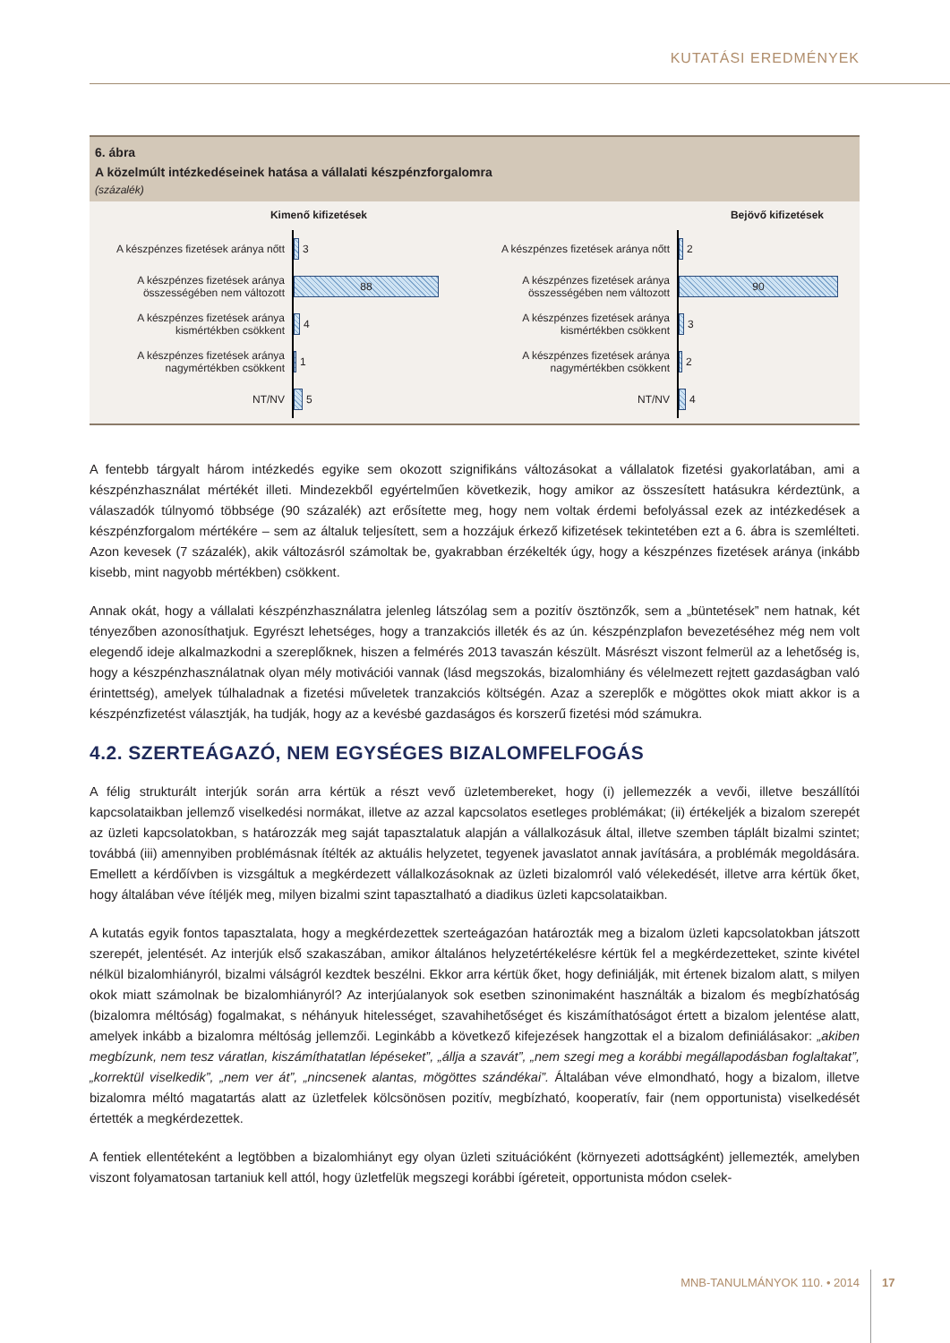KUTATÁSI EREDMÉNYEK
6. ábra
A közelmúlt intézkedéseinek hatása a vállalati készpénzforgalomra
(százalék)
Kimenő kifizetések
A készpénzes fizetések aránya nőtt
3
A készpénzes fizetések aránya összességében nem változott
88
A készpénzes fizetések aránya kismértékben csökkent
4
A készpénzes fizetések aránya nagymértékben csökkent
1
NT/NV
5
Bejövő kifizetések
A készpénzes fizetések aránya nőtt
2
A készpénzes fizetések aránya összességében nem változott
90
A készpénzes fizetések aránya kismértékben csökkent
3
A készpénzes fizetések aránya nagymértékben csökkent
2
NT/NV
4
A fentebb tárgyalt három intézkedés egyike sem okozott szignifikáns változásokat a vállalatok fizetési gyakorlatában, ami a készpénzhasználat mértékét illeti. Mindezekből egyértelműen következik, hogy amikor az összesített hatásukra kérdeztünk, a válaszadók túlnyomó többsége (90 százalék) azt erősítette meg, hogy nem voltak érdemi befolyással ezek az intézkedések a készpénzforgalom mértékére – sem az általuk teljesített, sem a hozzájuk érkező kifizetések tekintetében ezt a 6. ábra is szemlélteti. Azon kevesek (7 százalék), akik változásról számoltak be, gyakrabban érzékelték úgy, hogy a készpénzes fizetések aránya (inkább kisebb, mint nagyobb mértékben) csökkent.
Annak okát, hogy a vállalati készpénzhasználatra jelenleg látszólag sem a pozitív ösztönzők, sem a „büntetések” nem hatnak, két tényezőben azonosíthatjuk. Egyrészt lehetséges, hogy a tranzakciós illeték és az ún. készpénzplafon bevezetéséhez még nem volt elegendő ideje alkalmazkodni a szereplőknek, hiszen a felmérés 2013 tavaszán készült. Másrészt viszont felmerül az a lehetőség is, hogy a készpénzhasználatnak olyan mély motivációi vannak (lásd megszokás, bizalomhiány és vélelmezett rejtett gazdaságban való érintettség), amelyek túlhaladnak a fizetési műveletek tranzakciós költségén. Azaz a szereplők e mögöttes okok miatt akkor is a készpénzfizetést választják, ha tudják, hogy az a kevésbé gazdaságos és korszerű fizetési mód számukra.
4.2. SZERTEÁGAZÓ, NEM EGYSÉGES BIZALOMFELFOGÁS
A félig strukturált interjúk során arra kértük a részt vevő üzletembereket, hogy (i) jellemezzék a vevői, illetve beszállítói kapcsolataikban jellemző viselkedési normákat, illetve az azzal kapcsolatos esetleges problémákat; (ii) értékeljék a bizalom szerepét az üzleti kapcsolatokban, s határozzák meg saját tapasztalatuk alapján a vállalkozásuk által, illetve szemben táplált bizalmi szintet; továbbá (iii) amennyiben problémásnak ítélték az aktuális helyzetet, tegyenek javaslatot annak javítására, a problémák megoldására. Emellett a kérdőívben is vizsgáltuk a megkérdezett vállalkozásoknak az üzleti bizalomról való vélekedését, illetve arra kértük őket, hogy általában véve ítéljék meg, milyen bizalmi szint tapasztalható a diadikus üzleti kapcsolataikban.
A kutatás egyik fontos tapasztalata, hogy a megkérdezettek szerteágazóan határozták meg a bizalom üzleti kapcsolatokban játszott szerepét, jelentését. Az interjúk első szakaszában, amikor általános helyzetértékelésre kértük fel a megkérdezetteket, szinte kivétel nélkül bizalomhiányról, bizalmi válságról kezdtek beszélni. Ekkor arra kértük őket, hogy definiálják, mit értenek bizalom alatt, s milyen okok miatt számolnak be bizalomhiányról? Az interjúalanyok sok esetben szinonimaként használták a bizalom és megbízhatóság (bizalomra méltóság) fogalmakat, s néhányuk hitelességet, szavahihetőséget és kiszámíthatóságot értett a bizalom jelentése alatt, amelyek inkább a bizalomra méltóság jellemzői. Leginkább a következő kifejezések hangzottak el a bizalom definiálásakor: „akiben megbízunk, nem tesz váratlan, kiszámíthatatlan lépéseket”, „állja a szavát”, „nem szegi meg a korábbi megállapodásban foglaltakat”, „korrektül viselkedik”, „nem ver át”, „nincsenek alantas, mögöttes szándékai”. Általában véve elmondható, hogy a bizalom, illetve bizalomra méltó magatartás alatt az üzletfelek kölcsönösen pozitív, megbízható, kooperatív, fair (nem opportunista) viselkedését értették a megkérdezettek.
A fentiek ellentéteként a legtöbben a bizalomhiányt egy olyan üzleti szituációként (környezeti adottságként) jellemezték, amelyben viszont folyamatosan tartaniuk kell attól, hogy üzletfelük megszegi korábbi ígéreteit, opportunista módon cselek-
MNB-TANULMÁNYOK 110. • 2014 17